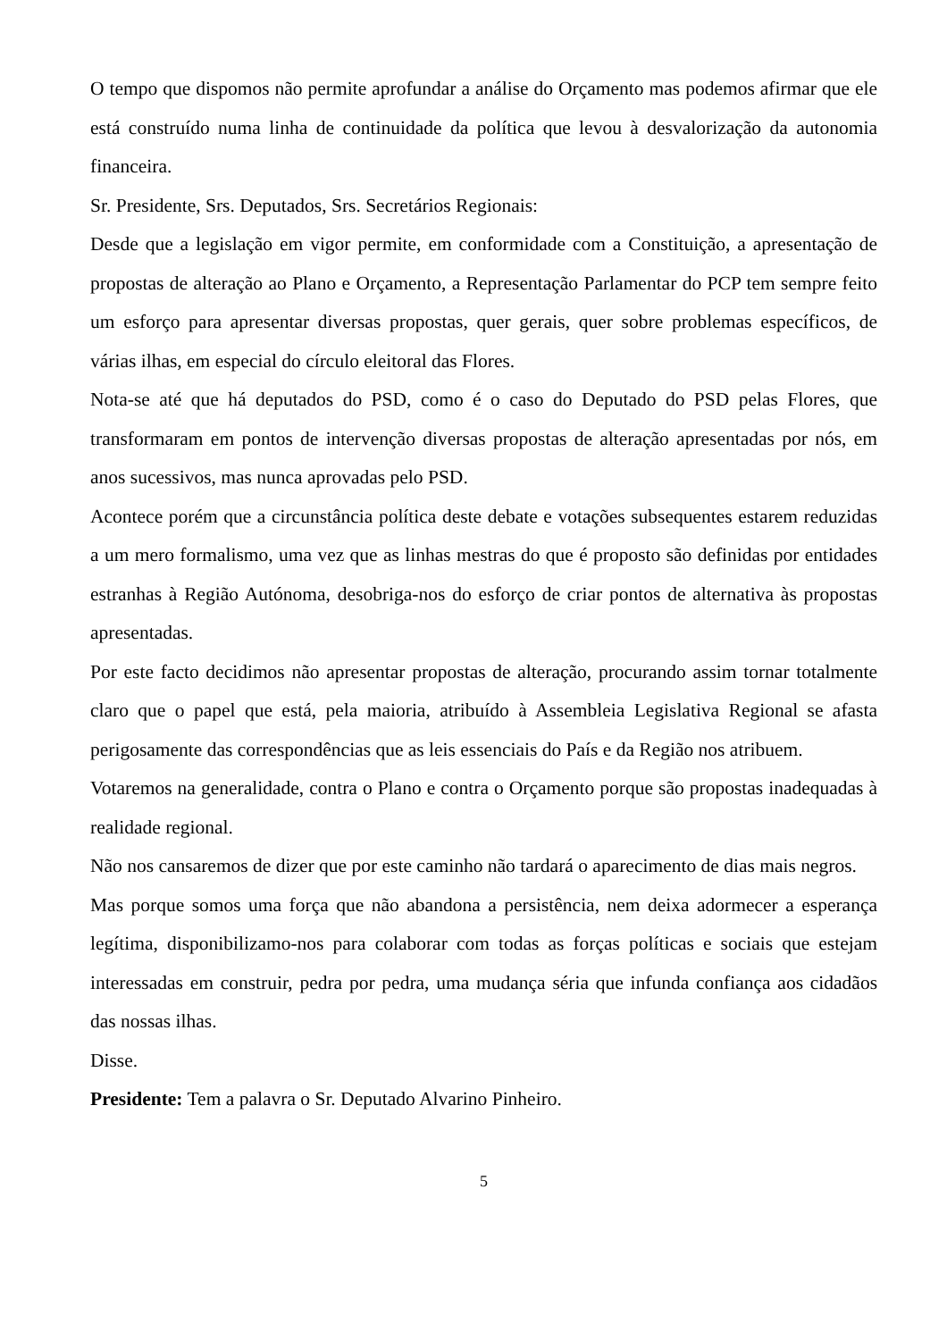O tempo que dispomos não permite aprofundar a análise do Orçamento mas podemos afirmar que ele está construído numa linha de continuidade da política que levou à desvalorização da autonomia financeira.
Sr. Presidente, Srs. Deputados, Srs. Secretários Regionais:
Desde que a legislação em vigor permite, em conformidade com a Constituição, a apresentação de propostas de alteração ao Plano e Orçamento, a Representação Parlamentar do PCP tem sempre feito um esforço para apresentar diversas propostas, quer gerais, quer sobre problemas específicos, de várias ilhas, em especial do círculo eleitoral das Flores.
Nota-se até que há deputados do PSD, como é o caso do Deputado do PSD pelas Flores, que transformaram em pontos de intervenção diversas propostas de alteração apresentadas por nós, em anos sucessivos, mas nunca aprovadas pelo PSD.
Acontece porém que a circunstância política deste debate e votações subsequentes estarem reduzidas a um mero formalismo, uma vez que as linhas mestras do que é proposto são definidas por entidades estranhas à Região Autónoma, desobriga-nos do esforço de criar pontos de alternativa às propostas apresentadas.
Por este facto decidimos não apresentar propostas de alteração, procurando assim tornar totalmente claro que o papel que está, pela maioria, atribuído à Assembleia Legislativa Regional se afasta perigosamente das correspondências que as leis essenciais do País e da Região nos atribuem.
Votaremos na generalidade, contra o Plano e contra o Orçamento porque são propostas inadequadas à realidade regional.
Não nos cansaremos de dizer que por este caminho não tardará o aparecimento de dias mais negros.
Mas porque somos uma força que não abandona a persistência, nem deixa adormecer a esperança legítima, disponibilizamo-nos para colaborar com todas as forças políticas e sociais que estejam interessadas em construir, pedra por pedra, uma mudança séria que infunda confiança aos cidadãos das nossas ilhas.
Disse.
Presidente: Tem a palavra o Sr. Deputado Alvarino Pinheiro.
5